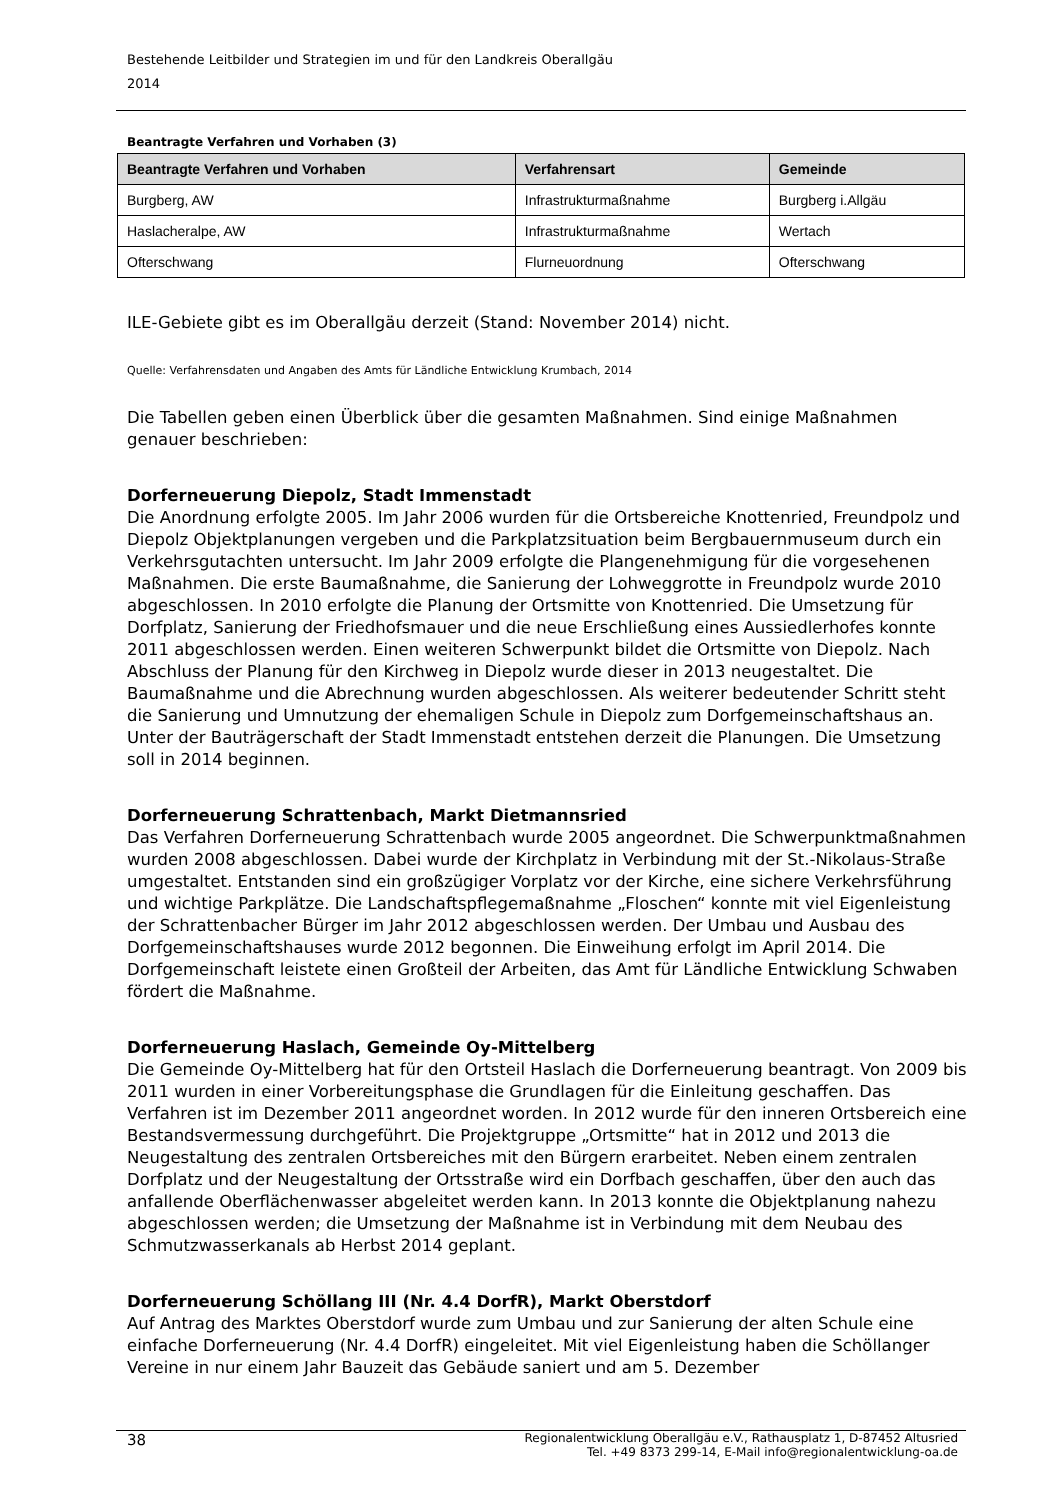Bestehende Leitbilder und Strategien im und für den Landkreis Oberallgäu
2014
Beantragte Verfahren und Vorhaben (3)
| Beantragte Verfahren und Vorhaben | Verfahrensart | Gemeinde |
| --- | --- | --- |
| Burgberg, AW | Infrastrukturmaßnahme | Burgberg i.Allgäu |
| Haslacheralpe, AW | Infrastrukturmaßnahme | Wertach |
| Ofterschwang | Flurneuordnung | Ofterschwang |
ILE-Gebiete gibt es im Oberallgäu derzeit (Stand: November 2014) nicht.
Quelle: Verfahrensdaten und Angaben des Amts für Ländliche Entwicklung Krumbach, 2014
Die Tabellen geben einen Überblick über die gesamten Maßnahmen. Sind einige Maßnahmen genauer beschrieben:
Dorferneuerung Diepolz, Stadt Immenstadt
Die Anordnung erfolgte 2005. Im Jahr 2006 wurden für die Ortsbereiche Knottenried, Freundpolz und Diepolz Objektplanungen vergeben und die Parkplatzsituation beim Bergbauernmuseum durch ein Verkehrsgutachten untersucht. Im Jahr 2009 erfolgte die Plangenehmigung für die vorgesehenen Maßnahmen. Die erste Baumaßnahme, die Sanierung der Lohweggrotte in Freundpolz wurde 2010 abgeschlossen. In 2010 erfolgte die Planung der Ortsmitte von Knottenried. Die Umsetzung für Dorfplatz, Sanierung der Friedhofsmauer und die neue Erschließung eines Aussiedlerhofes konnte 2011 abgeschlossen werden. Einen weiteren Schwerpunkt bildet die Ortsmitte von Diepolz. Nach Abschluss der Planung für den Kirchweg in Diepolz wurde dieser in 2013 neugestaltet. Die Baumaßnahme und die Abrechnung wurden abgeschlossen. Als weiterer bedeutender Schritt steht die Sanierung und Umnutzung der ehemaligen Schule in Diepolz zum Dorfgemeinschaftshaus an. Unter der Bauträgerschaft der Stadt Immenstadt entstehen derzeit die Planungen. Die Umsetzung soll in 2014 beginnen.
Dorferneuerung Schrattenbach, Markt Dietmannsried
Das Verfahren Dorferneuerung Schrattenbach wurde 2005 angeordnet. Die Schwerpunktmaßnahmen wurden 2008 abgeschlossen. Dabei wurde der Kirchplatz in Verbindung mit der St.-Nikolaus-Straße umgestaltet. Entstanden sind ein großzügiger Vorplatz vor der Kirche, eine sichere Verkehrsführung und wichtige Parkplätze. Die Landschaftspflegemaßnahme „Floschen“ konnte mit viel Eigenleistung der Schrattenbacher Bürger im Jahr 2012 abgeschlossen werden. Der Umbau und Ausbau des Dorfgemeinschaftshauses wurde 2012 begonnen. Die Einweihung erfolgt im April 2014. Die Dorfgemeinschaft leistete einen Großteil der Arbeiten, das Amt für Ländliche Entwicklung Schwaben fördert die Maßnahme.
Dorferneuerung Haslach, Gemeinde Oy-Mittelberg
Die Gemeinde Oy-Mittelberg hat für den Ortsteil Haslach die Dorferneuerung beantragt. Von 2009 bis 2011 wurden in einer Vorbereitungsphase die Grundlagen für die Einleitung geschaffen. Das Verfahren ist im Dezember 2011 angeordnet worden. In 2012 wurde für den inneren Ortsbereich eine Bestandsvermessung durchgeführt. Die Projektgruppe „Ortsmitte“ hat in 2012 und 2013 die Neugestaltung des zentralen Ortsbereiches mit den Bürgern erarbeitet. Neben einem zentralen Dorfplatz und der Neugestaltung der Ortsstraße wird ein Dorfbach geschaffen, über den auch das anfallende Oberflächenwasser abgeleitet werden kann. In 2013 konnte die Objektplanung nahezu abgeschlossen werden; die Umsetzung der Maßnahme ist in Verbindung mit dem Neubau des Schmutzwasserkanals ab Herbst 2014 geplant.
Dorferneuerung Schöllang III (Nr. 4.4 DorfR), Markt Oberstdorf
Auf Antrag des Marktes Oberstdorf wurde zum Umbau und zur Sanierung der alten Schule eine einfache Dorferneuerung (Nr. 4.4 DorfR) eingeleitet. Mit viel Eigenleistung haben die Schöllanger Vereine in nur einem Jahr Bauzeit das Gebäude saniert und am 5. Dezember
38 Regionalentwicklung Oberallgäu e.V., Rathausplatz 1, D-87452 Altusried
Tel. +49 8373 299-14, E-Mail info@regionalentwicklung-oa.de